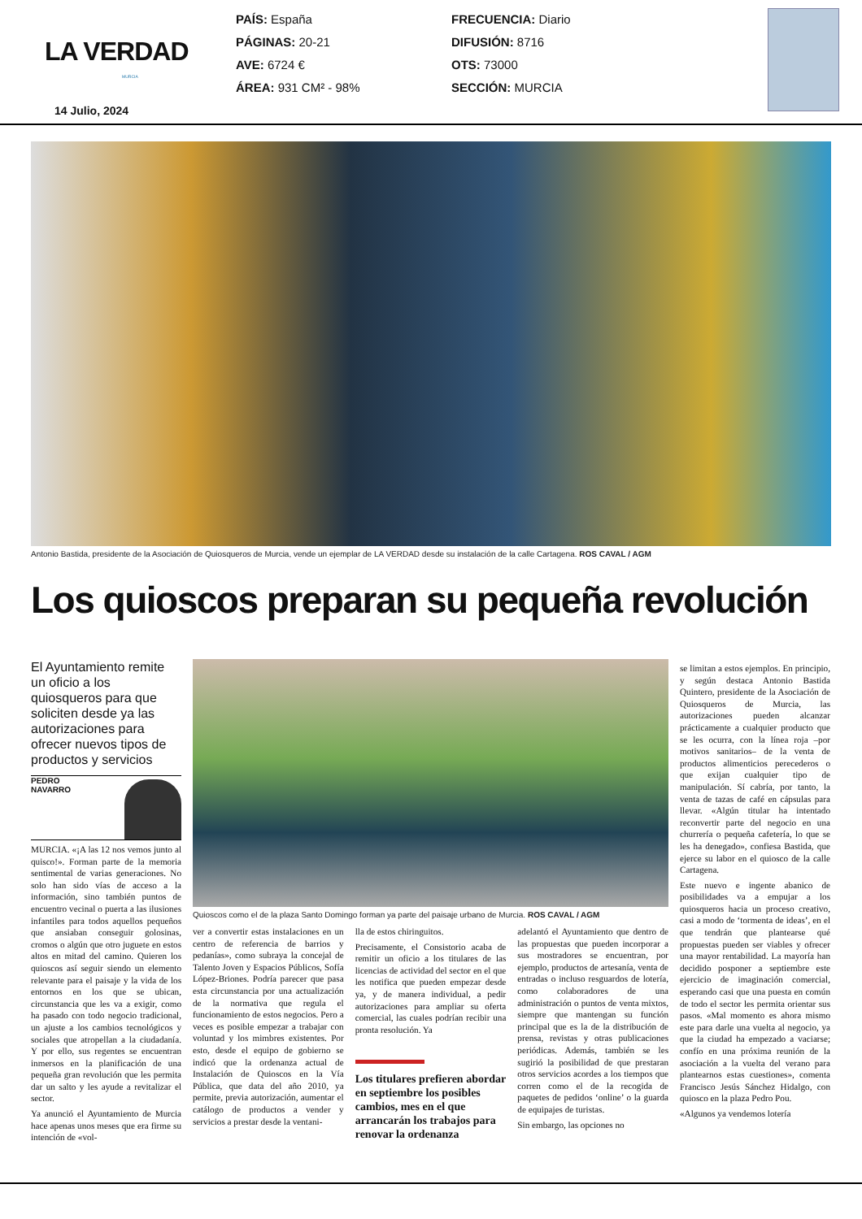LA VERDAD
MURCIA
14 Julio, 2024
PAÍS: España
PÁGINAS: 20-21
AVE: 6724 €
ÁREA: 931 CM² - 98%
FRECUENCIA: Diario
DIFUSIÓN: 8716
OTS: 73000
SECCIÓN: MURCIA
Antonio Bastida, presidente de la Asociación de Quiosqueros de Murcia, vende un ejemplar de LA VERDAD desde su instalación de la calle Cartagena. ROS CAVAL / AGM
Los quioscos preparan su pequeña revolución
El Ayuntamiento remite un oficio a los quiosqueros para que soliciten desde ya las autorizaciones para ofrecer nuevos tipos de productos y servicios
PEDRO
NAVARRO
MURCIA. «¡A las 12 nos vemos junto al quisco!». Forman parte de la memoria sentimental de varias generaciones. No solo han sido vías de acceso a la información, sino también puntos de encuentro vecinal o puerta a las ilusiones infantiles para todos aquellos pequeños que ansiaban conseguir golosinas, cromos o algún que otro juguete en estos altos en mitad del camino. Quieren los quioscos así seguir siendo un elemento relevante para el paisaje y la vida de los entornos en los que se ubican, circunstancia que les va a exigir, como ha pasado con todo negocio tradicional, un ajuste a los cambios tecnológicos y sociales que atropellan a la ciudadanía. Y por ello, sus regentes se encuentran inmersos en la planificación de una pequeña gran revolución que les permita dar un salto y les ayude a revitalizar el sector.
Ya anunció el Ayuntamiento de Murcia hace apenas unos meses que era firme su intención de «vol-
Quioscos como el de la plaza Santo Domingo forman ya parte del paisaje urbano de Murcia. ROS CAVAL / AGM
ver a convertir estas instalaciones en un centro de referencia de barrios y pedanías», como subraya la concejal de Talento Joven y Espacios Públicos, Sofía López-Briones. Podría parecer que pasa esta circunstancia por una actualización de la normativa que regula el funcionamiento de estos negocios. Pero a veces es posible empezar a trabajar con voluntad y los mimbres existentes. Por esto, desde el equipo de gobierno se indicó que la ordenanza actual de Instalación de Quioscos en la Vía Pública, que data del año 2010, ya permite, previa autorización, aumentar el catálogo de productos a vender y servicios a prestar desde la ventani-
lla de estos chiringuitos.
Precisamente, el Consistorio acaba de remitir un oficio a los titulares de las licencias de actividad del sector en el que les notifica que pueden empezar desde ya, y de manera individual, a pedir autorizaciones para ampliar su oferta comercial, las cuales podrían recibir una pronta resolución. Ya
Los titulares prefieren abordar en septiembre los posibles cambios, mes en el que arrancarán los trabajos para renovar la ordenanza
adelantó el Ayuntamiento que dentro de las propuestas que pueden incorporar a sus mostradores se encuentran, por ejemplo, productos de artesanía, venta de entradas o incluso resguardos de lotería, como colaboradores de una administración o puntos de venta mixtos, siempre que mantengan su función principal que es la de la distribución de prensa, revistas y otras publicaciones periódicas. Además, también se les sugirió la posibilidad de que prestaran otros servicios acordes a los tiempos que corren como el de la recogida de paquetes de pedidos ‘online’ o la guarda de equipajes de turistas.
Sin embargo, las opciones no
se limitan a estos ejemplos. En principio, y según destaca Antonio Bastida Quintero, presidente de la Asociación de Quiosqueros de Murcia, las autorizaciones pueden alcanzar prácticamente a cualquier producto que se les ocurra, con la línea roja –por motivos sanitarios– de la venta de productos alimenticios perecederos o que exijan cualquier tipo de manipulación. Sí cabría, por tanto, la venta de tazas de café en cápsulas para llevar. «Algún titular ha intentado reconvertir parte del negocio en una churrería o pequeña cafetería, lo que se les ha denegado», confiesa Bastida, que ejerce su labor en el quiosco de la calle Cartagena.
Este nuevo e ingente abanico de posibilidades va a empujar a los quiosqueros hacia un proceso creativo, casi a modo de ‘tormenta de ideas’, en el que tendrán que plantearse qué propuestas pueden ser viables y ofrecer una mayor rentabilidad. La mayoría han decidido posponer a septiembre este ejercicio de imaginación comercial, esperando casi que una puesta en común de todo el sector les permita orientar sus pasos. «Mal momento es ahora mismo este para darle una vuelta al negocio, ya que la ciudad ha empezado a vaciarse; confío en una próxima reunión de la asociación a la vuelta del verano para plantearnos estas cuestiones», comenta Francisco Jesús Sánchez Hidalgo, con quiosco en la plaza Pedro Pou.
«Algunos ya vendemos lotería